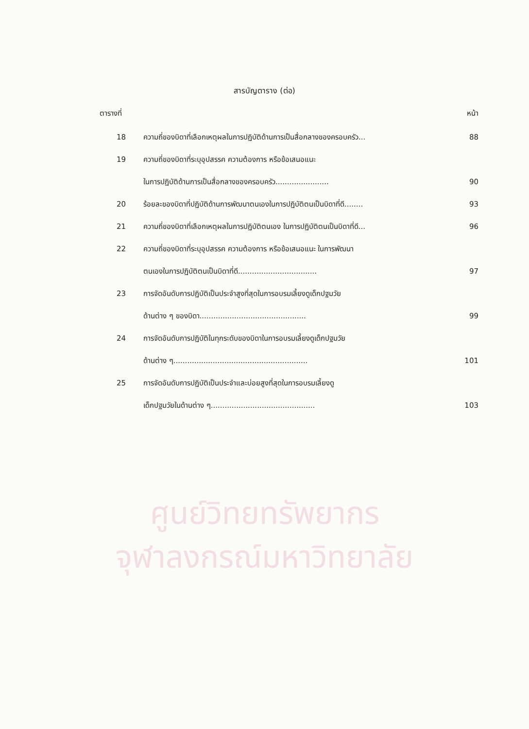ศูนย์วิทยทรัพยากร
จุฬาลงกรณ์มหาวิทยาลัย
สารบัญตาราง (ต่อ)
ตารางที่ หน้า
18 ความถี่ของบิดาที่เลือกเหตุผลในการปฏิบัติด้านการเป็นสื่อกลางของครอบครัว... 88
19 ความถี่ของบิดาที่ระบุอุปสรรค ความต้องการ หรือข้อเสนอแนะ
ในการปฏิบัติด้านการเป็นสื่อกลางของครอบครัว....................... 90
20 ร้อยละของบิดาที่ปฏิบัติด้านการพัฒนาตนเองในการปฏิบัติตนเป็นบิดาที่ดี........ 93
21 ความถี่ของบิดาที่เลือกเหตุผลในการปฏิบัติตนเอง ในการปฏิบัติตนเป็นบิดาที่ดี... 96
22 ความถี่ของบิดาที่ระบุอุปสรรค ความต้องการ หรือข้อเสนอแนะ ในการพัฒนา
ตนเองในการปฏิบัติตนเป็นบิดาที่ดี.................................. 97
23 การจัดอันดับการปฏิบัติเป็นประจำสูงที่สุดในการอบรมเลี้ยงดูเด็กปฐมวัย
ด้านต่าง ๆ ของบิดา.............................................. 99
24 การจัดอันดับการปฏิบัติในทุกระดับของบิดาในการอบรมเลี้ยงดูเด็กปฐมวัย
ด้านต่าง ๆ.......................................................... 101
25 การจัดอันดับการปฏิบัติเป็นประจำและบ่อยสูงที่สุดในการอบรมเลี้ยงดู
เด็กปฐมวัยในด้านต่าง ๆ............................................. 103